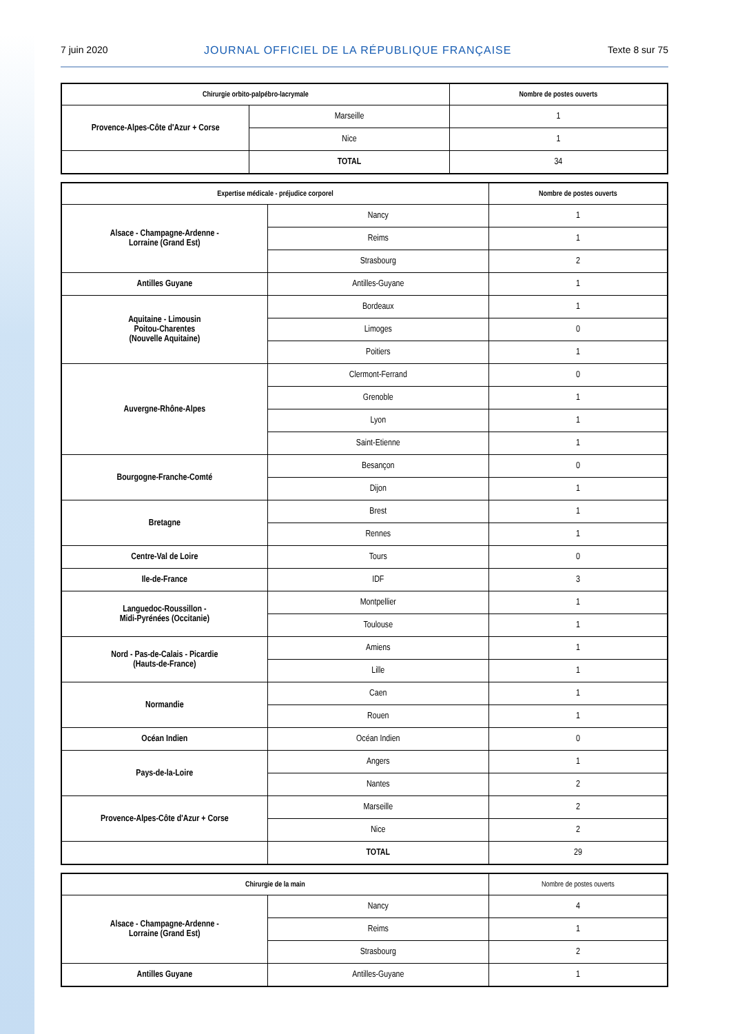7 juin 2020 JOURNAL OFFICIEL DE LA RÉPUBLIQUE FRANÇAISE Texte 8 sur 75
| Chirurgie orbito-palpébro-lacrymale | | Nombre de postes ouverts |
| --- | --- | --- |
| Provence-Alpes-Côte d'Azur + Corse | Marseille | 1 |
| | Nice | 1 |
| | TOTAL | 34 |
| Expertise médicale - préjudice corporel | | Nombre de postes ouverts |
| --- | --- | --- |
| Alsace - Champagne-Ardenne - Lorraine (Grand Est) | Nancy | 1 |
| | Reims | 1 |
| | Strasbourg | 2 |
| Antilles Guyane | Antilles-Guyane | 1 |
| Aquitaine - Limousin Poitou-Charentes (Nouvelle Aquitaine) | Bordeaux | 1 |
| | Limoges | 0 |
| | Poitiers | 1 |
| Auvergne-Rhône-Alpes | Clermont-Ferrand | 0 |
| | Grenoble | 1 |
| | Lyon | 1 |
| | Saint-Etienne | 1 |
| Bourgogne-Franche-Comté | Besançon | 0 |
| | Dijon | 1 |
| Bretagne | Brest | 1 |
| | Rennes | 1 |
| Centre-Val de Loire | Tours | 0 |
| Ile-de-France | IDF | 3 |
| Languedoc-Roussillon - Midi-Pyrénées (Occitanie) | Montpellier | 1 |
| | Toulouse | 1 |
| Nord - Pas-de-Calais - Picardie (Hauts-de-France) | Amiens | 1 |
| | Lille | 1 |
| Normandie | Caen | 1 |
| | Rouen | 1 |
| Océan Indien | Océan Indien | 0 |
| Pays-de-la-Loire | Angers | 1 |
| | Nantes | 2 |
| Provence-Alpes-Côte d'Azur + Corse | Marseille | 2 |
| | Nice | 2 |
| | TOTAL | 29 |
| Chirurgie de la main | | Nombre de postes ouverts |
| --- | --- | --- |
| Alsace - Champagne-Ardenne - Lorraine (Grand Est) | Nancy | 4 |
| | Reims | 1 |
| | Strasbourg | 2 |
| Antilles Guyane | Antilles-Guyane | 1 |